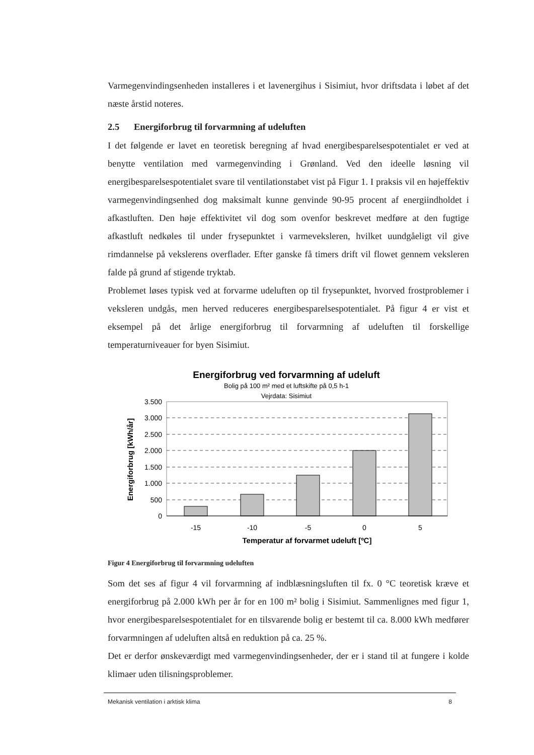Varmegenvindingsenheden installeres i et lavenergihus i Sisimiut, hvor driftsdata i løbet af det næste årstid noteres.
2.5 Energiforbrug til forvarmning af udeluften
I det følgende er lavet en teoretisk beregning af hvad energibesparelsespotentialet er ved at benytte ventilation med varmegenvinding i Grønland. Ved den ideelle løsning vil energibesparelsespotentialet svare til ventilationstabet vist på Figur 1. I praksis vil en højeffektiv varmegenvindingsenhed dog maksimalt kunne genvinde 90-95 procent af energiindholdet i afkastluften. Den høje effektivitet vil dog som ovenfor beskrevet medføre at den fugtige afkastluft nedkøles til under frysepunktet i varmeveksleren, hvilket uundgåeligt vil give rimdannelse på vekslerens overflader. Efter ganske få timers drift vil flowet gennem veksleren falde på grund af stigende tryktab.
Problemet løses typisk ved at forvarme udeluften op til frysepunktet, hvorved frostproblemer i veksleren undgås, men herved reduceres energibesparelsespotentialet. På figur 4 er vist et eksempel på det årlige energiforbrug til forvarmning af udeluften til forskellige temperaturniveauer for byen Sisimiut.
Energiforbrug ved forvarmning af udeluft
Bolig på 100 m² med et luftskifte på 0,5 h-1
Vejrdata: Sisimiut
3.500
3.000
2.500
2.000
1.500
1.000
500
0
-15
-10
-5
0
5
Temperatur af forvarmet udeluft [ºC]
Energiforbrug [kWh/år]
Figur 4 Energiforbrug til forvarmning udeluften
Som det ses af figur 4 vil forvarmning af indblæsningsluften til fx. 0 °C teoretisk kræve et energiforbrug på 2.000 kWh per år for en 100 m² bolig i Sisimiut. Sammenlignes med figur 1, hvor energibesparelsespotentialet for en tilsvarende bolig er bestemt til ca. 8.000 kWh medfører forvarmningen af udeluften altså en reduktion på ca. 25 %.
Det er derfor ønskeværdigt med varmegenvindingsenheder, der er i stand til at fungere i kolde klimaer uden tilisningsproblemer.
Mekanisk ventilation i arktisk klima 8